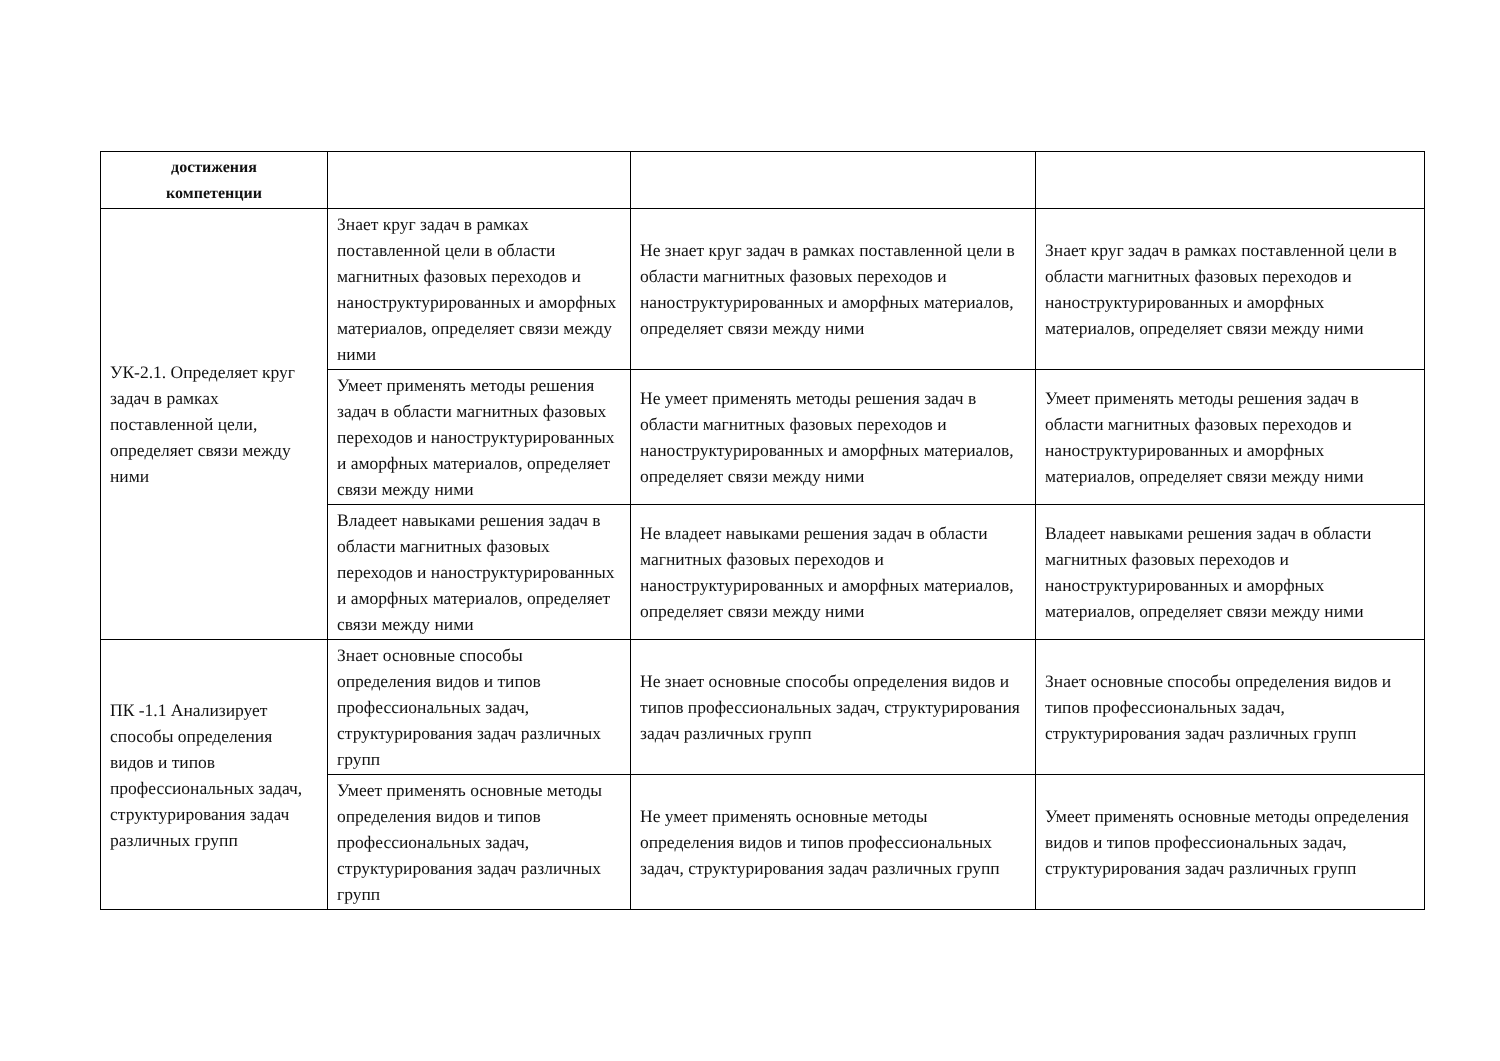| достижения компетенции | | | |
| --- | --- | --- | --- |
| УК-2.1. Определяет круг задач в рамках поставленной цели, определяет связи между ними | Знает круг задач в рамках поставленной цели в области магнитных фазовых переходов и наноструктурированных и аморфных материалов, определяет связи между ними | Не знает круг задач в рамках поставленной цели в области магнитных фазовых переходов и наноструктурированных и аморфных материалов, определяет связи между ними | Знает круг задач в рамках поставленной цели в области магнитных фазовых переходов и наноструктурированных и аморфных материалов, определяет связи между ними |
| | Умеет применять методы решения задач в области магнитных фазовых переходов и наноструктурированных и аморфных материалов, определяет связи между ними | Не умеет применять методы решения задач в области магнитных фазовых переходов и наноструктурированных и аморфных материалов, определяет связи между ними | Умеет применять методы решения задач в области магнитных фазовых переходов и наноструктурированных и аморфных материалов, определяет связи между ними |
| | Владеет навыками решения задач в области магнитных фазовых переходов и наноструктурированных и аморфных материалов, определяет связи между ними | Не владеет навыками решения задач в области магнитных фазовых переходов и наноструктурированных и аморфных материалов, определяет связи между ними | Владеет навыками решения задач в области магнитных фазовых переходов и наноструктурированных и аморфных материалов, определяет связи между ними |
| ПК -1.1 Анализирует способы определения видов и типов профессиональных задач, структурирования задач различных групп | Знает основные способы определения видов и типов профессиональных задач, структурирования задач различных групп | Не знает основные способы определения видов и типов профессиональных задач, структурирования задач различных групп | Знает основные способы определения видов и типов профессиональных задач, структурирования задач различных групп |
| | Умеет применять основные методы определения видов и типов профессиональных задач, структурирования задач различных групп | Не умеет применять основные методы определения видов и типов профессиональных задач, структурирования задач различных групп | Умеет применять основные методы определения видов и типов профессиональных задач, структурирования задач различных групп |